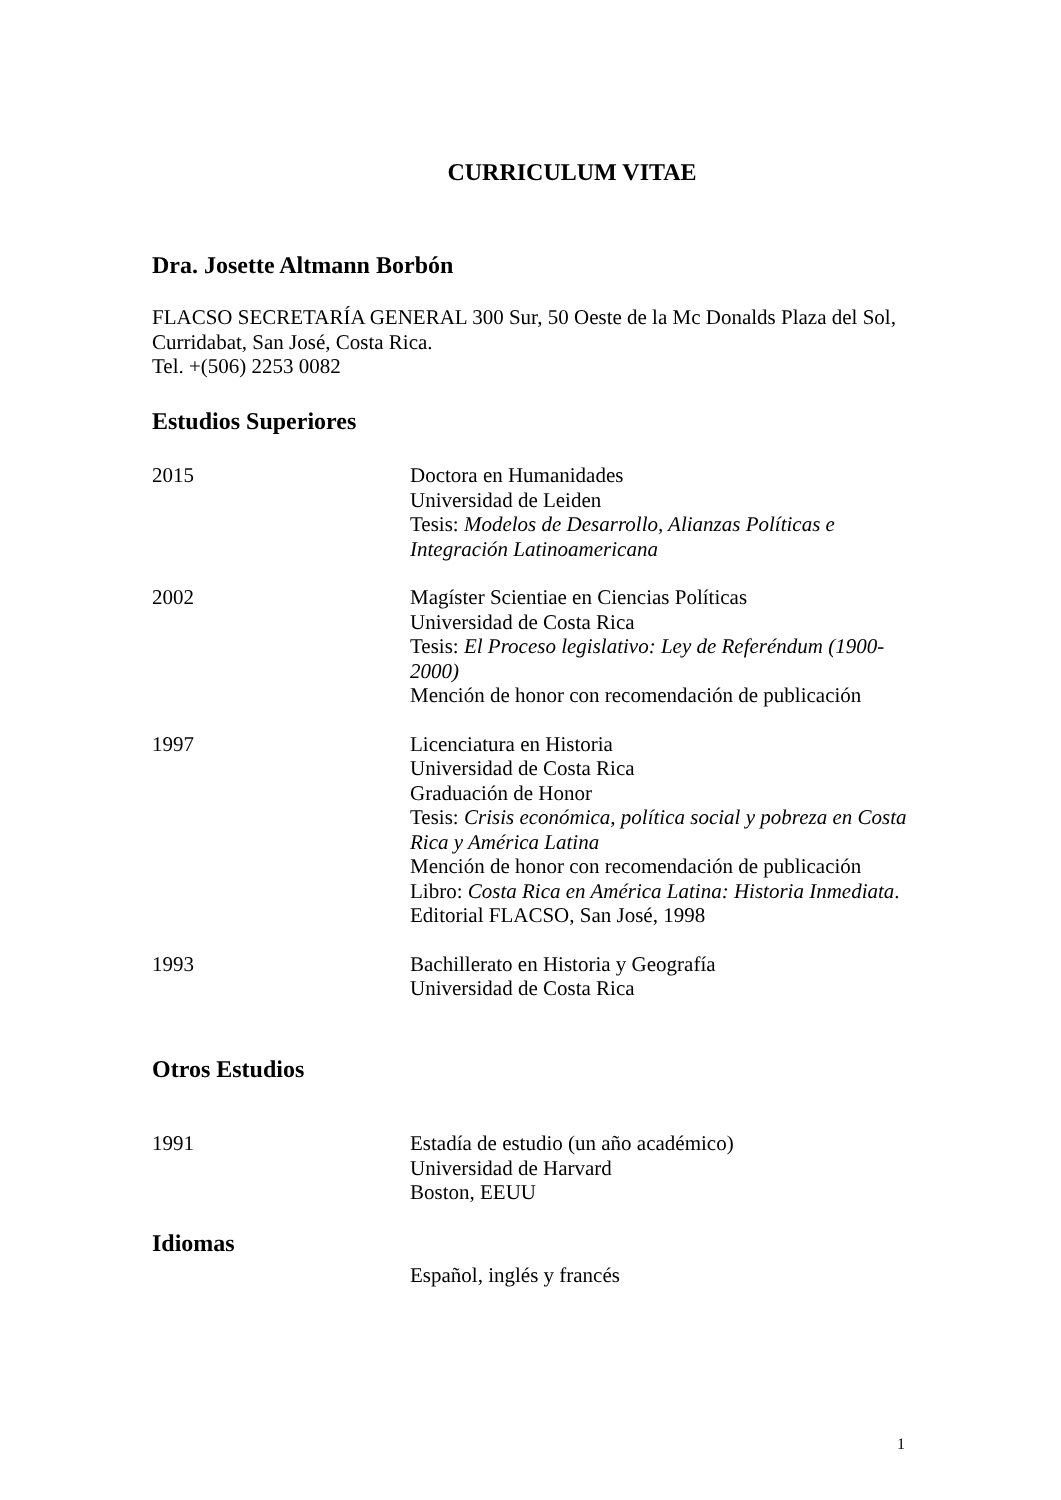CURRICULUM VITAE
Dra. Josette Altmann Borbón
FLACSO SECRETARÍA GENERAL 300 Sur, 50 Oeste de la Mc Donalds Plaza del Sol, Curridabat, San José, Costa Rica.
Tel. +(506) 2253 0082
Estudios Superiores
2015 Doctora en Humanidades
Universidad de Leiden
Tesis: Modelos de Desarrollo, Alianzas Políticas e Integración Latinoamericana
2002 Magíster Scientiae en Ciencias Políticas
Universidad de Costa Rica
Tesis: El Proceso legislativo: Ley de Referéndum (1900-2000)
Mención de honor con recomendación de publicación
1997 Licenciatura en Historia
Universidad de Costa Rica
Graduación de Honor
Tesis: Crisis económica, política social y pobreza en Costa Rica y América Latina
Mención de honor con recomendación de publicación
Libro: Costa Rica en América Latina: Historia Inmediata. Editorial FLACSO, San José, 1998
1993 Bachillerato en Historia y Geografía
Universidad de Costa Rica
Otros Estudios
1991 Estadía de estudio (un año académico)
Universidad de Harvard
Boston, EEUU
Idiomas
Español, inglés y francés
1